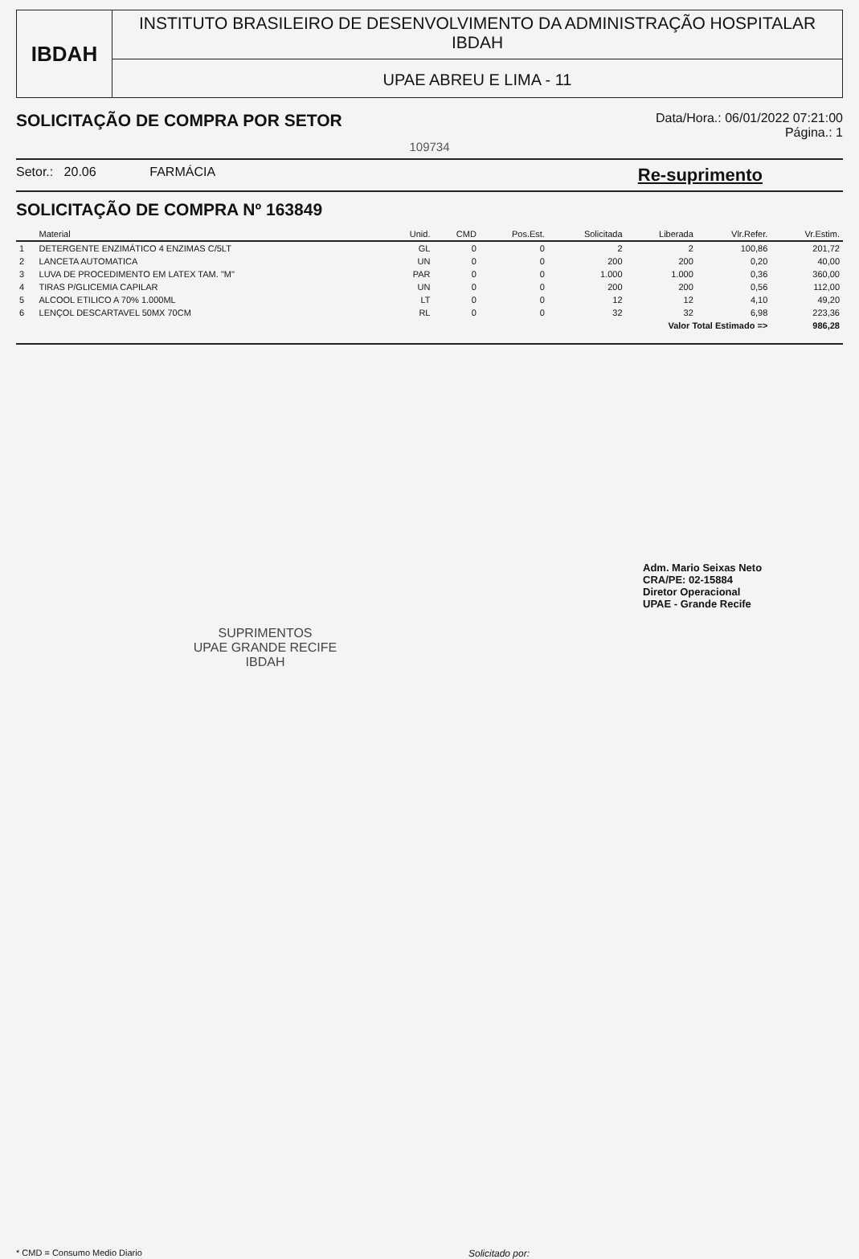IBDAH
INSTITUTO BRASILEIRO DE DESENVOLVIMENTO DA ADMINISTRAÇÃO HOSPITALAR
IBDAH
UPAE ABREU E LIMA - 11
SOLICITAÇÃO DE COMPRA POR SETOR
Data/Hora.: 06/01/2022 07:21:00
Página.: 1
109734
Setor.: 20.06 FARMÁCIA
Re-suprimento
SOLICITAÇÃO DE COMPRA Nº 163849
| | Material | Unid. | CMD | Pos.Est. | Solicitada | Liberada | Vlr.Refer. | Vr.Estim. |
| --- | --- | --- | --- | --- | --- | --- | --- | --- |
| 1 | DETERGENTE ENZIMÁTICO 4 ENZIMAS C/5LT | GL | 0 | 0 | 2 | 2 | 100,86 | 201,72 |
| 2 | LANCETA AUTOMATICA | UN | 0 | 0 | 200 | 200 | 0,20 | 40,00 |
| 3 | LUVA DE PROCEDIMENTO EM LATEX TAM. "M" | PAR | 0 | 0 | 1.000 | 1.000 | 0,36 | 360,00 |
| 4 | TIRAS P/GLICEMIA CAPILAR | UN | 0 | 0 | 200 | 200 | 0,56 | 112,00 |
| 5 | ALCOOL ETILICO A 70% 1.000ML | LT | 0 | 0 | 12 | 12 | 4,10 | 49,20 |
| 6 | LENÇOL DESCARTAVEL 50MX 70CM | RL | 0 | 0 | 32 | 32 | 6,98 | 223,36 |
| Valor Total Estimado => | | | | | | | | 986,28 |
Adm. Mario Seixas Neto
CRA/PE: 02-15884
Diretor Operacional
UPAE - Grande Recife
SUPRIMENTOS
UPAE GRANDE RECIFE
IBDAH
* CMD = Consumo Medio Diario Solicitado por: